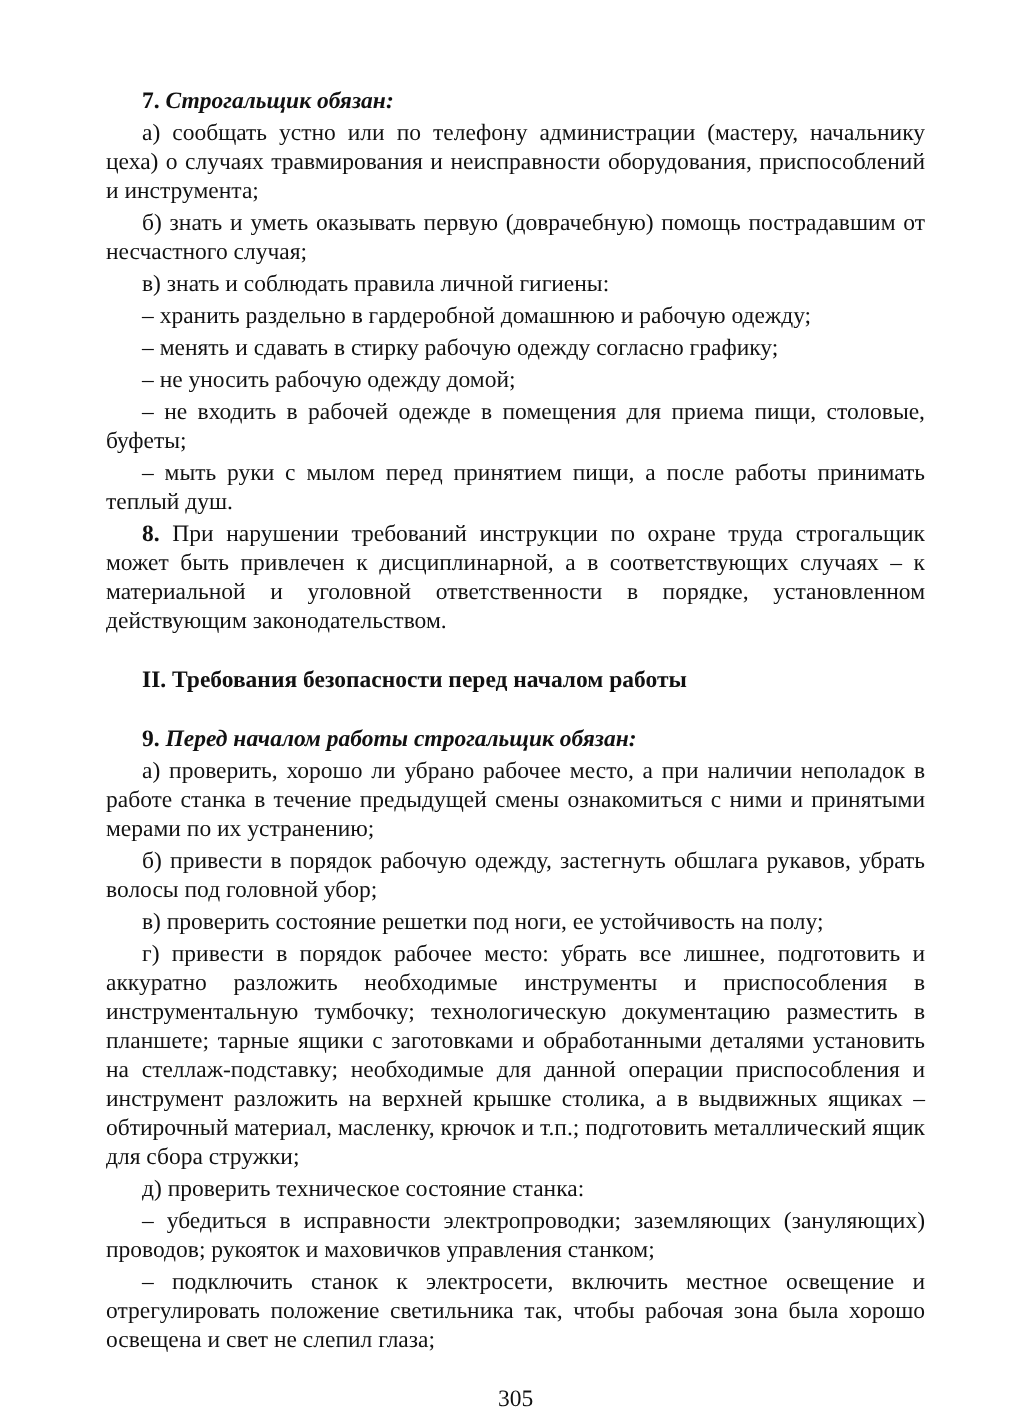7. Строгальщик обязан:
а) сообщать устно или по телефону администрации (мастеру, начальнику цеха) о случаях травмирования и неисправности оборудования, приспособлений и инструмента;
б) знать и уметь оказывать первую (доврачебную) помощь пострадавшим от несчастного случая;
в) знать и соблюдать правила личной гигиены:
– хранить раздельно в гардеробной домашнюю и рабочую одежду;
– менять и сдавать в стирку рабочую одежду согласно графику;
– не уносить рабочую одежду домой;
– не входить в рабочей одежде в помещения для приема пищи, столовые, буфеты;
– мыть руки с мылом перед принятием пищи, а после работы принимать теплый душ.
8. При нарушении требований инструкции по охране труда строгальщик может быть привлечен к дисциплинарной, а в соответствующих случаях – к материальной и уголовной ответственности в порядке, установленном действующим законодательством.
II. Требования безопасности перед началом работы
9. Перед началом работы строгальщик обязан:
а) проверить, хорошо ли убрано рабочее место, а при наличии неполадок в работе станка в течение предыдущей смены ознакомиться с ними и принятыми мерами по их устранению;
б) привести в порядок рабочую одежду, застегнуть обшлага рукавов, убрать волосы под головной убор;
в) проверить состояние решетки под ноги, ее устойчивость на полу;
г) привести в порядок рабочее место: убрать все лишнее, подготовить и аккуратно разложить необходимые инструменты и приспособления в инструментальную тумбочку; технологическую документацию разместить в планшете; тарные ящики с заготовками и обработанными деталями установить на стеллаж-подставку; необходимые для данной операции приспособления и инструмент разложить на верхней крышке столика, а в выдвижных ящиках – обтирочный материал, масленку, крючок и т.п.; подготовить металлический ящик для сбора стружки;
д) проверить техническое состояние станка:
– убедиться в исправности электропроводки; заземляющих (зануляющих) проводов; рукояток и маховичков управления станком;
– подключить станок к электросети, включить местное освещение и отрегулировать положение светильника так, чтобы рабочая зона была хорошо освещена и свет не слепил глаза;
305